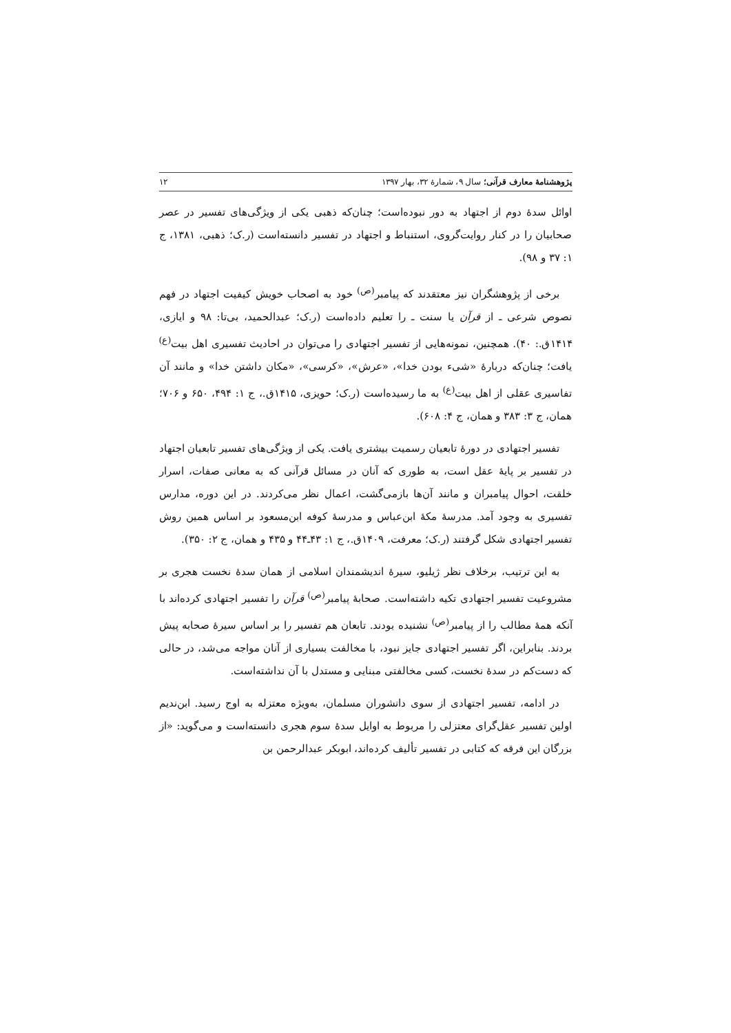پژوهشنامهٔ معارف قرآنی؛ سال ۹، شمارهٔ ۳۲، بهار ۱۳۹۷ ۱۲
اوائل سدهٔ دوم از اجتهاد به دور نبوده‌است؛ چنان‌که ذهبی یکی از ویژگی‌های تفسیر در عصر صحابیان را در کنار روایت‌گروی، استنباط و اجتهاد در تفسیر دانسته‌است (ر.ک؛ ذهبی، ۱۳۸۱، ج ۱: ۳۷ و ۹۸).
برخی از پژوهشگران نیز معتقدند که پیامبر<sup>(ص)</sup> خود به اصحاب خویش کیفیت اجتهاد در فهم نصوص شرعی ـ از قرآن یا سنت ـ را تعلیم داده‌است (ر.ک؛ عبدالحمید، بی‌تا: ۹۸ و ایازی، ۱۴۱۴ق.: ۴۰). همچنین، نمونه‌هایی از تفسیر اجتهادی را می‌توان در احادیث تفسیری اهل بیت<sup>(ع)</sup> یافت؛ چنان‌که دربارهٔ «شیء بودن خدا»، «عرش»، «کرسی»، «مکان داشتن خدا» و مانند آن تفاسیری عقلی از اهل بیت<sup>(ع)</sup> به ما رسیده‌است (ر.ک؛ حویزی، ۱۴۱۵ق.، ج ۱: ۴۹۴، ۶۵۰ و ۷۰۶؛ همان، ج ۳: ۳۸۳ و همان، ج ۴: ۶۰۸).
تفسیر اجتهادی در دورهٔ تابعیان رسمیت بیشتری یافت. یکی از ویژگی‌های تفسیر تابعیان اجتهاد در تفسیر بر پایهٔ عقل است، به طوری که آنان در مسائل قرآنی که به معانی صفات، اسرار خلقت، احوال پیامبران و مانند آن‌ها بازمی‌گشت، اعمال نظر می‌کردند. در این دوره، مدارس تفسیری به وجود آمد. مدرسهٔ مکهٔ ابن‌عباس و مدرسهٔ کوفه ابن‌مسعود بر اساس همین روش تفسیر اجتهادی شکل گرفتند (ر.ک؛ معرفت، ۱۴۰۹ق.، ج ۱: ۴۳ـ۴۴ و ۴۳۵ و همان، ج ۲: ۳۵۰).
به این ترتیب، برخلاف نظر ژیلیو، سیرهٔ اندیشمندان اسلامی از همان سدهٔ نخست هجری بر مشروعیت تفسیر اجتهادی تکیه داشته‌است. صحابهٔ پیامبر<sup>(ص)</sup> قرآن را تفسیر اجتهادی کرده‌اند با آنکه همهٔ مطالب را از پیامبر<sup>(ص)</sup> نشنیده بودند. تابعان هم تفسیر را بر اساس سیرهٔ صحابه پیش بردند. بنابراین، اگر تفسیر اجتهادی جایز نبود، با مخالفت بسیاری از آنان مواجه می‌شد، در حالی که دست‌کم در سدهٔ نخست، کسی مخالفتی مبنایی و مستدل با آن نداشته‌است.
در ادامه، تفسیر اجتهادی از سوی دانشوران مسلمان، به‌ویژه معتزله به اوج رسید. ابن‌ندیم اولین تفسیر عقل‌گرای معتزلی را مربوط به اوایل سدهٔ سوم هجری دانسته‌است و می‌گوید: «از بزرگان این فرقه که کتابی در تفسیر تألیف کرده‌اند، ابوبکر عبدالرحمن بن